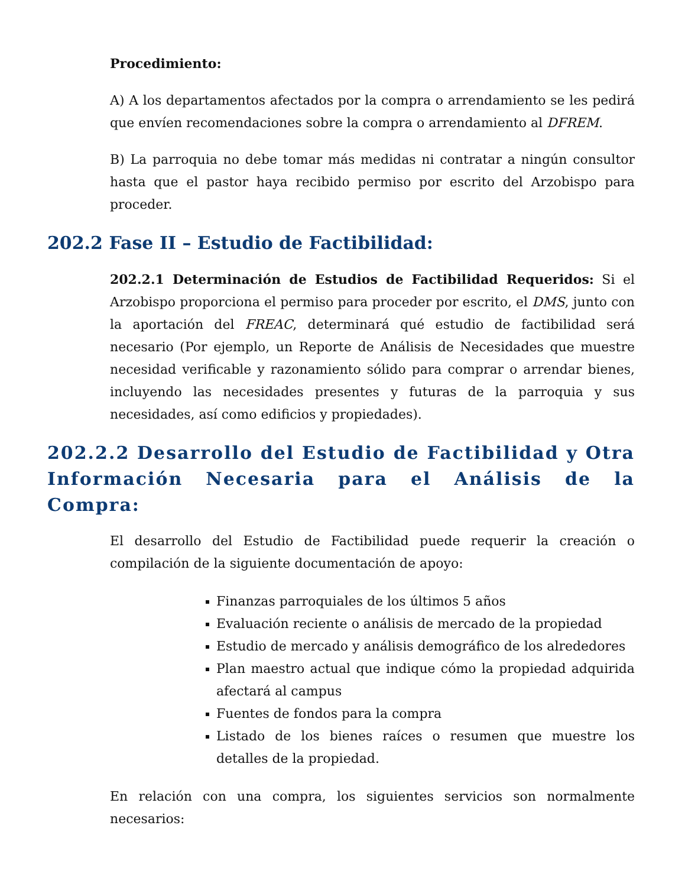Procedimiento:
A) A los departamentos afectados por la compra o arrendamiento se les pedirá que envíen recomendaciones sobre la compra o arrendamiento al DFREM.
B) La parroquia no debe tomar más medidas ni contratar a ningún consultor hasta que el pastor haya recibido permiso por escrito del Arzobispo para proceder.
202.2 Fase II – Estudio de Factibilidad:
202.2.1 Determinación de Estudios de Factibilidad Requeridos: Si el Arzobispo proporciona el permiso para proceder por escrito, el DMS, junto con la aportación del FREAC, determinará qué estudio de factibilidad será necesario (Por ejemplo, un Reporte de Análisis de Necesidades que muestre necesidad verificable y razonamiento sólido para comprar o arrendar bienes, incluyendo las necesidades presentes y futuras de la parroquia y sus necesidades, así como edificios y propiedades).
202.2.2 Desarrollo del Estudio de Factibilidad y Otra Información Necesaria para el Análisis de la Compra:
El desarrollo del Estudio de Factibilidad puede requerir la creación o compilación de la siguiente documentación de apoyo:
Finanzas parroquiales de los últimos 5 años
Evaluación reciente o análisis de mercado de la propiedad
Estudio de mercado y análisis demográfico de los alrededores
Plan maestro actual que indique cómo la propiedad adquirida afectará al campus
Fuentes de fondos para la compra
Listado de los bienes raíces o resumen que muestre los detalles de la propiedad.
En relación con una compra, los siguientes servicios son normalmente necesarios: